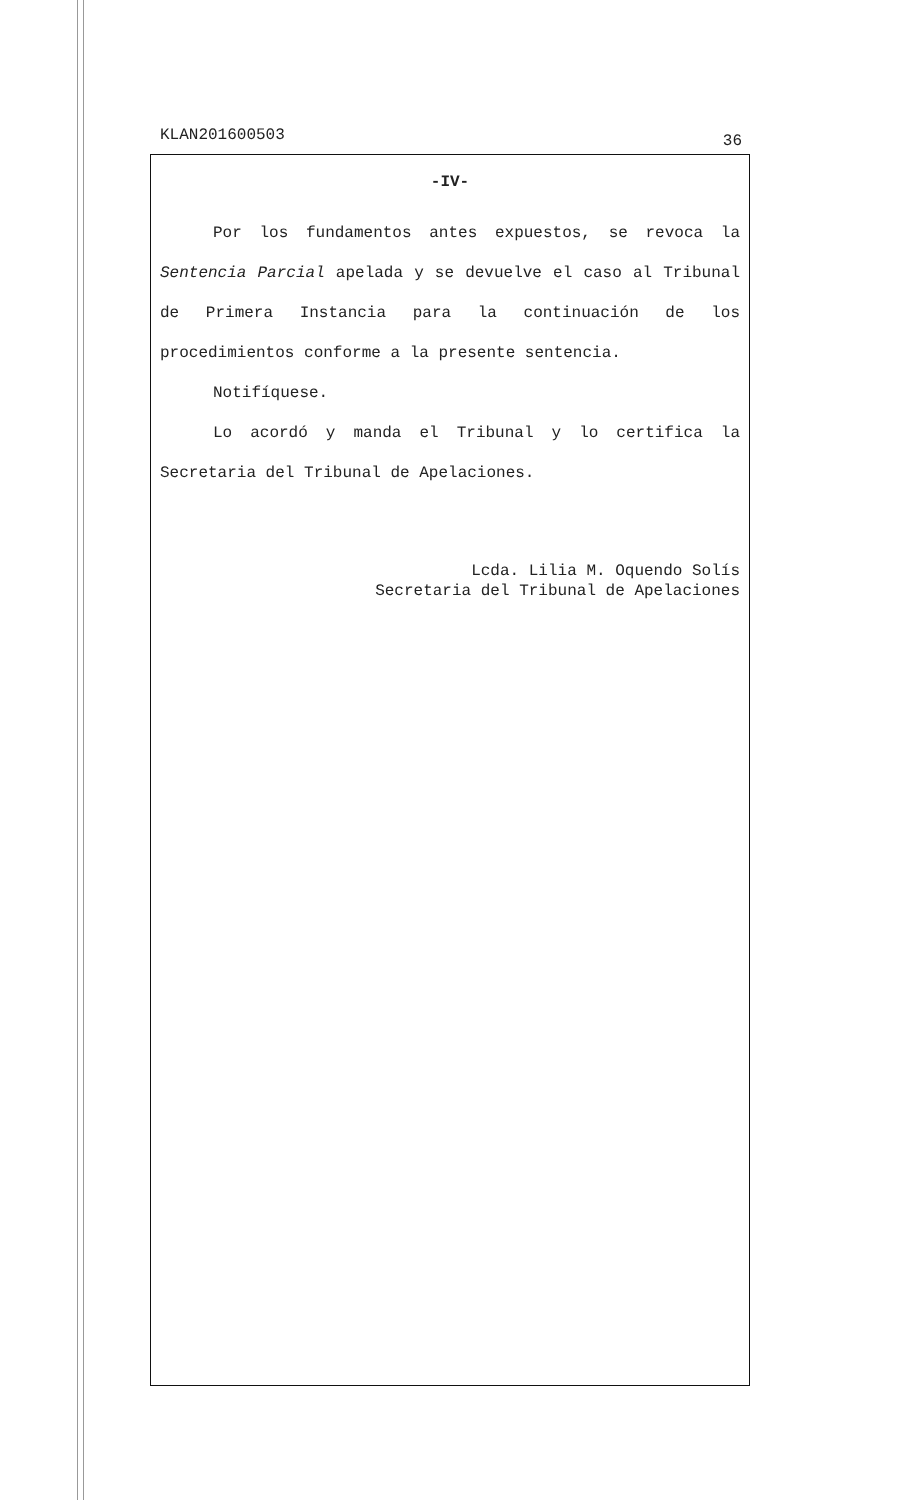KLAN201600503 36
-IV-
Por los fundamentos antes expuestos, se revoca la Sentencia Parcial apelada y se devuelve el caso al Tribunal de Primera Instancia para la continuación de los procedimientos conforme a la presente sentencia.
Notifíquese.
Lo acordó y manda el Tribunal y lo certifica la Secretaria del Tribunal de Apelaciones.
Lcda. Lilia M. Oquendo Solís
Secretaria del Tribunal de Apelaciones